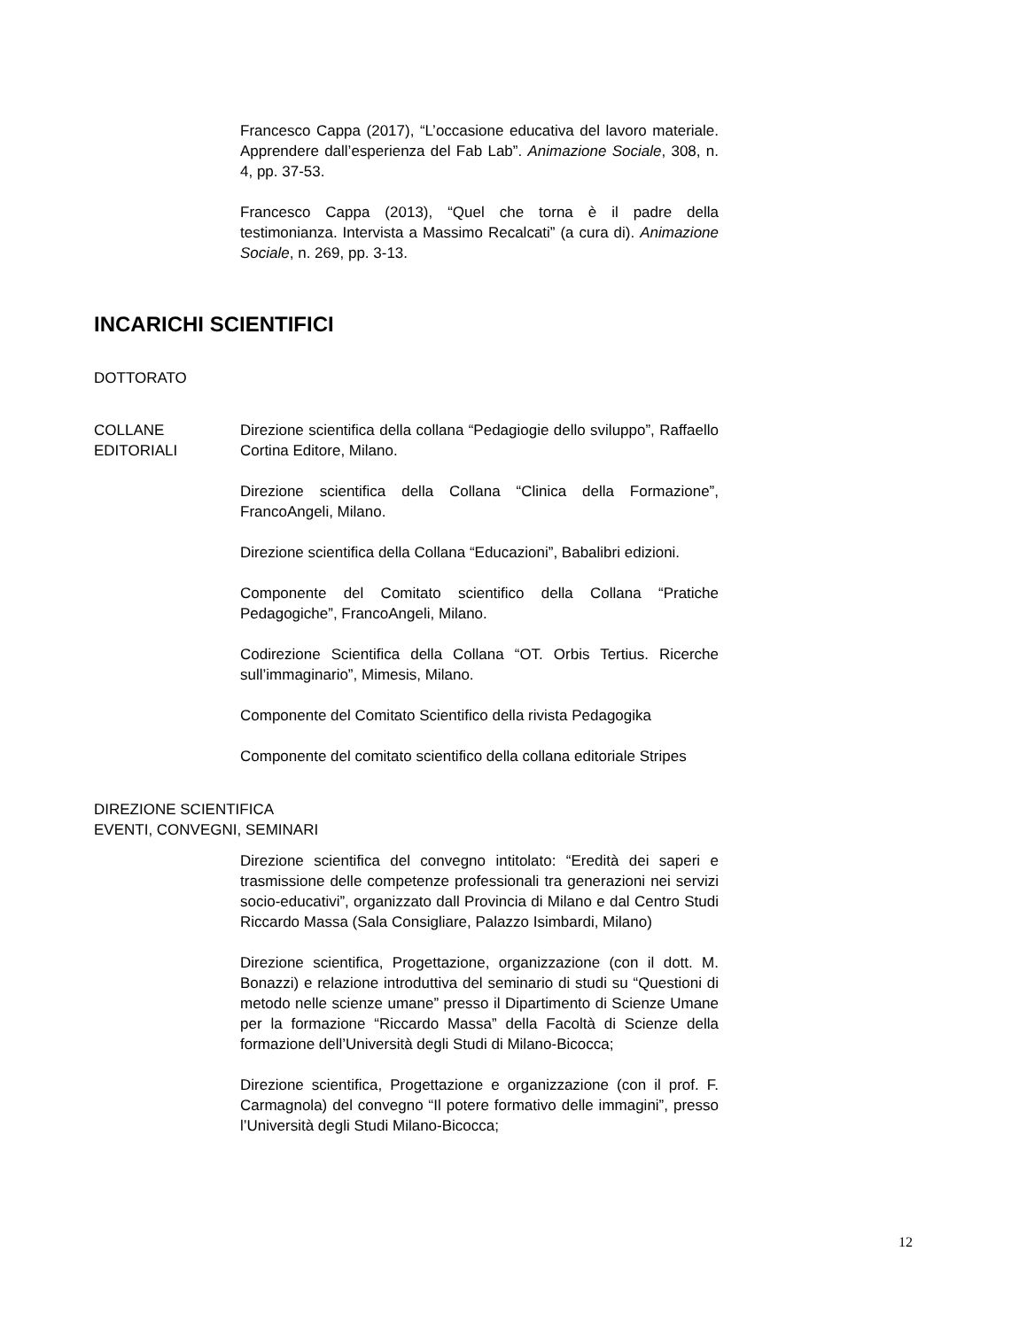Francesco Cappa (2017), “L’occasione educativa del lavoro materiale. Apprendere dall’esperienza del Fab Lab”. Animazione Sociale, 308, n. 4, pp. 37-53.
Francesco Cappa (2013), “Quel che torna è il padre della testimonianza. Intervista a Massimo Recalcati” (a cura di). Animazione Sociale, n. 269, pp. 3-13.
INCARICHI SCIENTIFICI
DOTTORATO
COLLANE EDITORIALI Direzione scientifica della collana “Pedagiogie dello sviluppo”, Raffaello Cortina Editore, Milano.
Direzione scientifica della Collana “Clinica della Formazione”, FrancoAngeli, Milano.
Direzione scientifica della Collana “Educazioni”, Babalibri edizioni.
Componente del Comitato scientifico della Collana “Pratiche Pedagogiche”, FrancoAngeli, Milano.
Codirezione Scientifica della Collana “OT. Orbis Tertius. Ricerche sull’immaginario”, Mimesis, Milano.
Componente del Comitato Scientifico della rivista Pedagogika
Componente del comitato scientifico della collana editoriale Stripes
DIREZIONE SCIENTIFICA
EVENTI, CONVEGNI, SEMINARI
Direzione scientifica del convegno intitolato: “Eredità dei saperi e trasmissione delle competenze professionali tra generazioni nei servizi socio-educativi”, organizzato dall Provincia di Milano e dal Centro Studi Riccardo Massa (Sala Consigliare, Palazzo Isimbardi, Milano)
Direzione scientifica, Progettazione, organizzazione (con il dott. M. Bonazzi) e relazione introduttiva del seminario di studi su “Questioni di metodo nelle scienze umane” presso il Dipartimento di Scienze Umane per la formazione “Riccardo Massa” della Facoltà di Scienze della formazione dell’Università degli Studi di Milano-Bicocca;
Direzione scientifica, Progettazione e organizzazione (con il prof. F. Carmagnola) del convegno “Il potere formativo delle immagini”, presso l’Università degli Studi Milano-Bicocca;
12